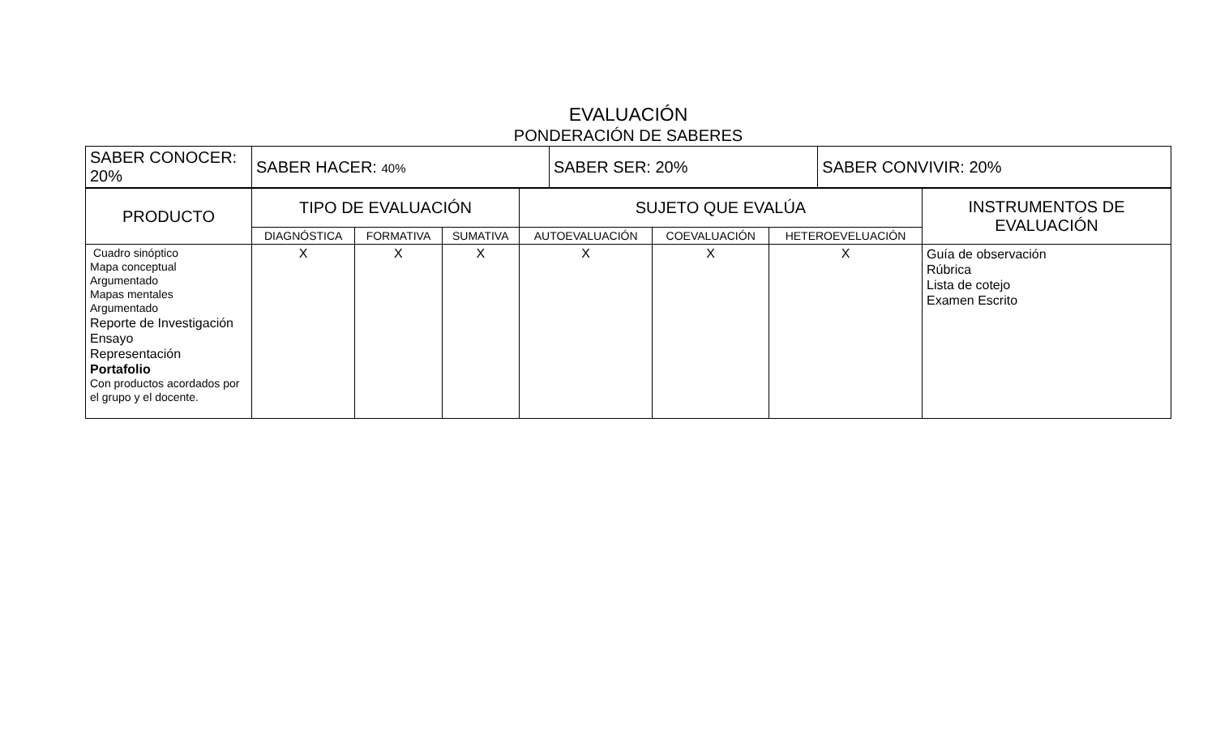EVALUACIÓN
PONDERACIÓN DE SABERES
| SABER CONOCER: 20% | SABER HACER: 40% | SABER SER: 20% | SABER CONVIVIR: 20% |
| PRODUCTO | TIPO DE EVALUACIÓN | | | SUJETO QUE EVALÚA | | | INSTRUMENTOS DE EVALUACIÓN |
| --- | --- | --- | --- | --- | --- | --- | --- |
| | DIAGNÓSTICA | FORMATIVA | SUMATIVA | AUTOEVALUACIÓN | COEVALUACIÓN | HETEROEVELUACIÓN | |
| Cuadro sinóptico Mapa conceptual Argumentado Mapas mentales Argumentado Reporte de Investigación Ensayo Representación Portafolio Con productos acordados por el grupo y el docente. | X | X | X | X | X | X | Guía de observación Rúbrica Lista de cotejo Examen Escrito |